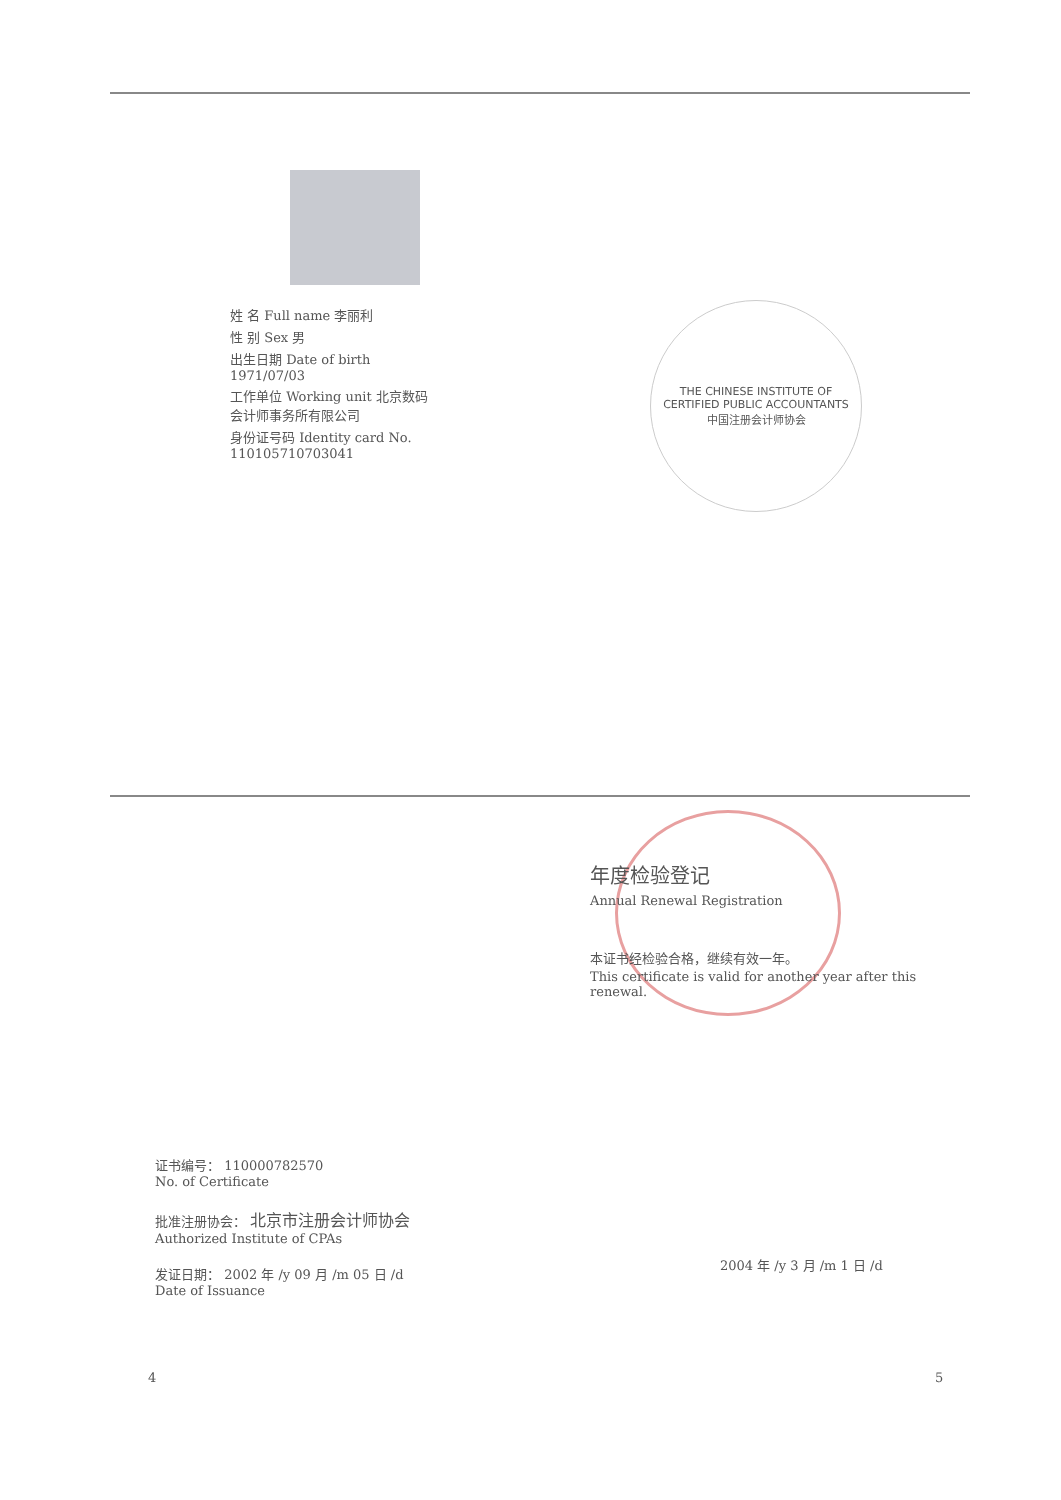姓 名 Full name 李丽利
性 别 Sex 男
出生日期 Date of birth 1971/07/03
工作单位 Working unit 北京数码会计师事务所有限公司
身份证号码 Identity card No. 110105710703041
THE CHINESE INSTITUTE OF CERTIFIED PUBLIC ACCOUNTANTS
中国注册会计师协会
年度检验登记
Annual Renewal Registration
本证书经检验合格，继续有效一年。
This certificate is valid for another year after this renewal.
证书编号： 110000782570
No. of Certificate
批准注册协会： 北京市注册会计师协会
Authorized Institute of CPAs
发证日期： 2002 年 /y 09 月 /m 05 日 /d
Date of Issuance
2004 年 /y 3 月 /m 1 日 /d
4 5